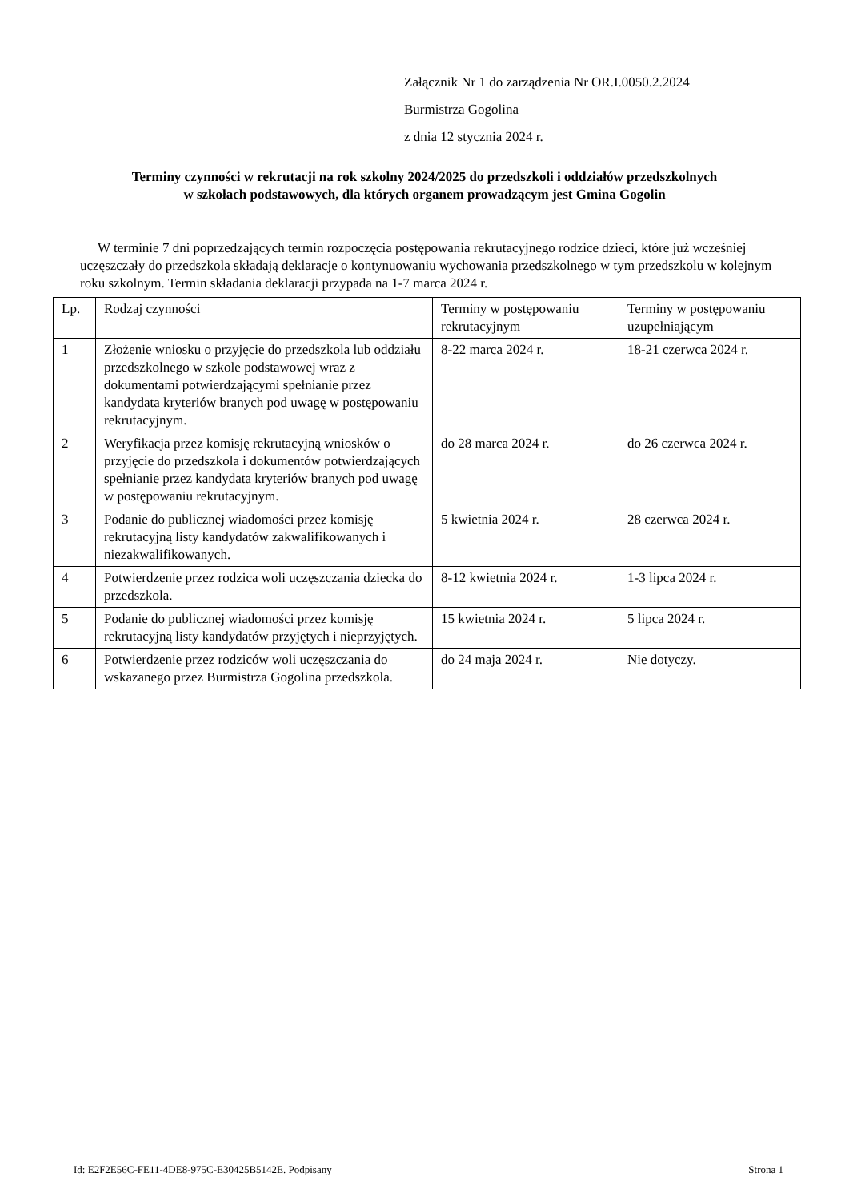Załącznik Nr 1 do zarządzenia Nr OR.I.0050.2.2024
Burmistrza Gogolina
z dnia 12 stycznia 2024 r.
Terminy czynności w rekrutacji na rok szkolny 2024/2025 do przedszkoli i oddziałów przedszkolnych
w szkołach podstawowych, dla których organem prowadzącym jest Gmina Gogolin
W terminie 7 dni poprzedzających termin rozpoczęcia postępowania rekrutacyjnego rodzice dzieci, które już wcześniej uczęszczały do przedszkola składają deklaracje o kontynuowaniu wychowania przedszkolnego w tym przedszkolu w kolejnym roku szkolnym. Termin składania deklaracji przypada na 1-7 marca 2024 r.
| Lp. | Rodzaj czynności | Terminy w postępowaniu rekrutacyjnym | Terminy w postępowaniu uzupełniającym |
| 1 | Złożenie wniosku o przyjęcie do przedszkola lub oddziału przedszkolnego w szkole podstawowej wraz z dokumentami potwierdzającymi spełnianie przez kandydata kryteriów branych pod uwagę w postępowaniu rekrutacyjnym. | 8-22 marca 2024 r. | 18-21 czerwca 2024 r. |
| 2 | Weryfikacja przez komisję rekrutacyjną wniosków o przyjęcie do przedszkola i dokumentów potwierdzających spełnianie przez kandydata kryteriów branych pod uwagę w postępowaniu rekrutacyjnym. | do 28 marca 2024 r. | do 26 czerwca 2024 r. |
| 3 | Podanie do publicznej wiadomości przez komisję rekrutacyjną listy kandydatów zakwalifikowanych i niezakwalifikowanych. | 5 kwietnia 2024 r. | 28 czerwca 2024 r. |
| 4 | Potwierdzenie przez rodzica woli uczęszczania dziecka do przedszkola. | 8-12 kwietnia 2024 r. | 1-3 lipca 2024 r. |
| 5 | Podanie do publicznej wiadomości przez komisję rekrutacyjną listy kandydatów przyjętych i nieprzyjętych. | 15 kwietnia 2024 r. | 5 lipca 2024 r. |
| 6 | Potwierdzenie przez rodziców woli uczęszczania do wskazanego przez Burmistrza Gogolina przedszkola. | do 24 maja 2024 r. | Nie dotyczy. |
Id: E2F2E56C-FE11-4DE8-975C-E30425B5142E. Podpisany Strona 1